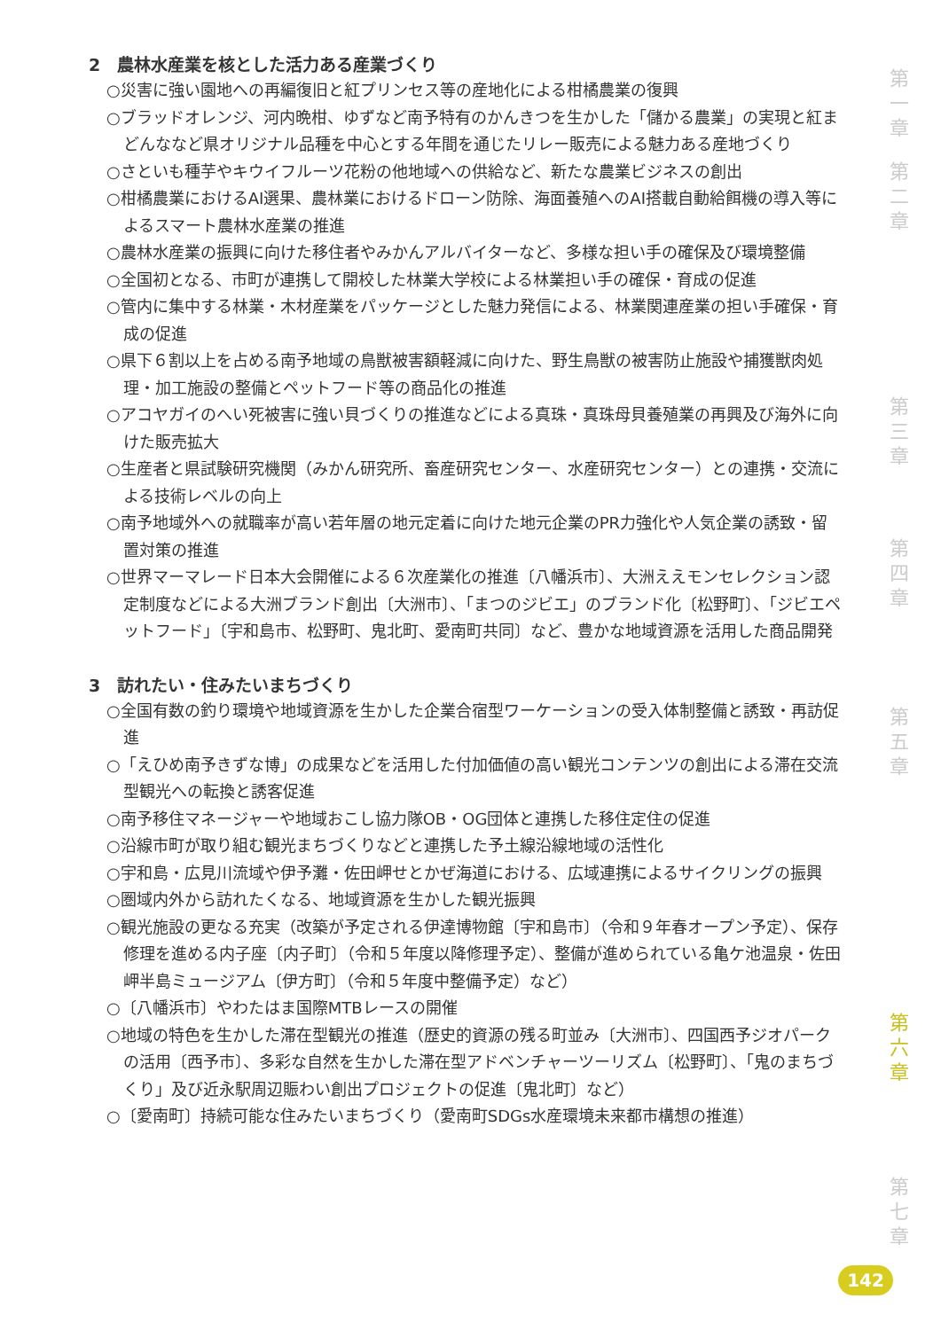2　農林水産業を核とした活力ある産業づくり
○災害に強い園地への再編復旧と紅プリンセス等の産地化による柑橘農業の復興
○ブラッドオレンジ、河内晩柑、ゆずなど南予特有のかんきつを生かした「儲かる農業」の実現と紅まどんななど県オリジナル品種を中心とする年間を通じたリレー販売による魅力ある産地づくり
○さといも種芋やキウイフルーツ花粉の他地域への供給など、新たな農業ビジネスの創出
○柑橘農業におけるAI選果、農林業におけるドローン防除、海面養殖へのAI搭載自動給餌機の導入等によるスマート農林水産業の推進
○農林水産業の振興に向けた移住者やみかんアルバイターなど、多様な担い手の確保及び環境整備
○全国初となる、市町が連携して開校した林業大学校による林業担い手の確保・育成の促進
○管内に集中する林業・木材産業をパッケージとした魅力発信による、林業関連産業の担い手確保・育成の促進
○県下６割以上を占める南予地域の鳥獣被害額軽減に向けた、野生鳥獣の被害防止施設や捕獲獣肉処理・加工施設の整備とペットフード等の商品化の推進
○アコヤガイのへい死被害に強い貝づくりの推進などによる真珠・真珠母貝養殖業の再興及び海外に向けた販売拡大
○生産者と県試験研究機関（みかん研究所、畜産研究センター、水産研究センター）との連携・交流による技術レベルの向上
○南予地域外への就職率が高い若年層の地元定着に向けた地元企業のPR力強化や人気企業の誘致・留置対策の推進
○世界マーマレード日本大会開催による６次産業化の推進〔八幡浜市〕、大洲ええモンセレクション認定制度などによる大洲ブランド創出〔大洲市〕、「まつのジビエ」のブランド化〔松野町〕、「ジビエペットフード」〔宇和島市、松野町、鬼北町、愛南町共同〕など、豊かな地域資源を活用した商品開発
3　訪れたい・住みたいまちづくり
○全国有数の釣り環境や地域資源を生かした企業合宿型ワーケーションの受入体制整備と誘致・再訪促進
○「えひめ南予きずな博」の成果などを活用した付加価値の高い観光コンテンツの創出による滞在交流型観光への転換と誘客促進
○南予移住マネージャーや地域おこし協力隊OB・OG団体と連携した移住定住の促進
○沿線市町が取り組む観光まちづくりなどと連携した予土線沿線地域の活性化
○宇和島・広見川流域や伊予灘・佐田岬せとかぜ海道における、広域連携によるサイクリングの振興
○圏域内外から訪れたくなる、地域資源を生かした観光振興
○観光施設の更なる充実（改築が予定される伊達博物館〔宇和島市〕（令和９年春オープン予定）、保存修理を進める内子座〔内子町〕（令和５年度以降修理予定）、整備が進められている亀ケ池温泉・佐田岬半島ミュージアム〔伊方町〕（令和５年度中整備予定）など）
○〔八幡浜市〕やわたはま国際MTBレースの開催
○地域の特色を生かした滞在型観光の推進（歴史的資源の残る町並み〔大洲市〕、四国西予ジオパークの活用〔西予市〕、多彩な自然を生かした滞在型アドベンチャーツーリズム〔松野町〕、「鬼のまちづくり」及び近永駅周辺賑わい創出プロジェクトの促進〔鬼北町〕など）
○〔愛南町〕持続可能な住みたいまちづくり（愛南町SDGs水産環境未来都市構想の推進）
第一章
第二章
第三章
第四章
第五章
第六章
第七章
142